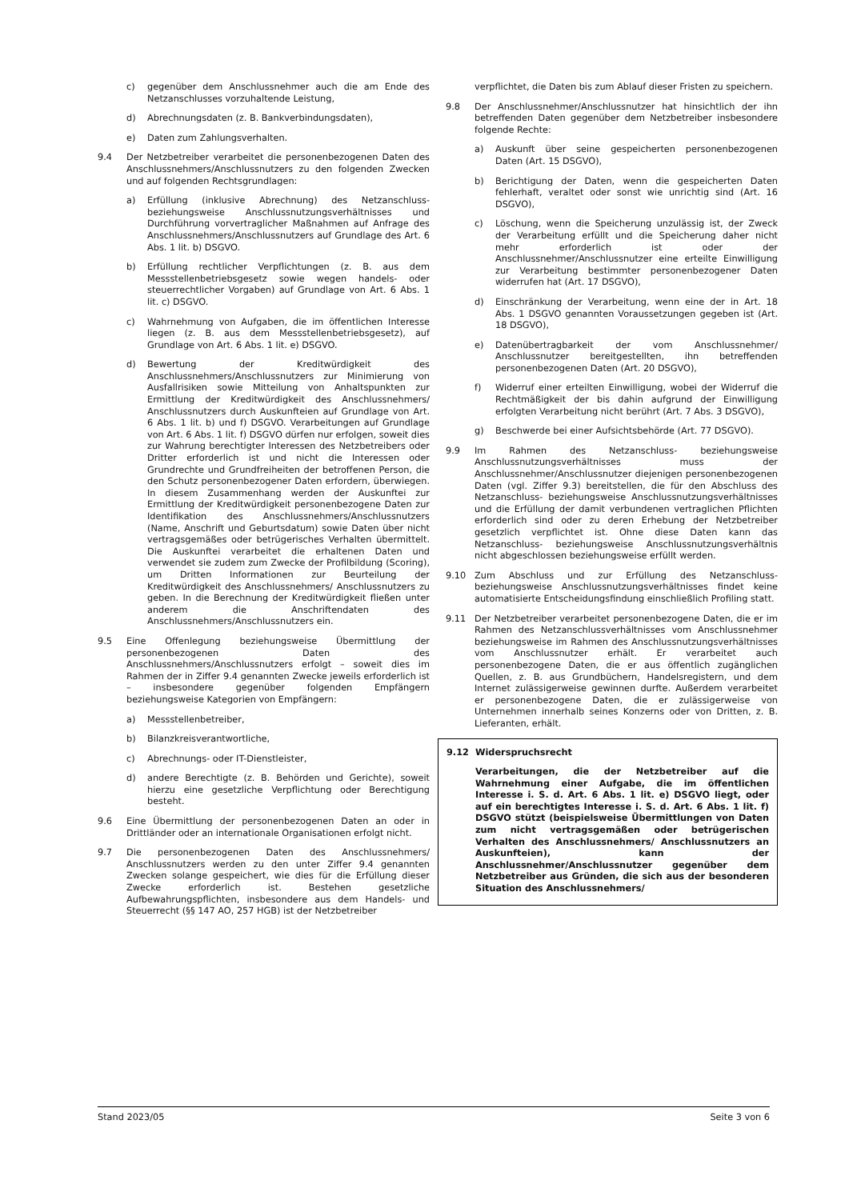c) gegenüber dem Anschlussnehmer auch die am Ende des Netzanschlusses vorzuhaltende Leistung,
d) Abrechnungsdaten (z. B. Bankverbindungsdaten),
e) Daten zum Zahlungsverhalten.
9.4 Der Netzbetreiber verarbeitet die personenbezogenen Daten des Anschlussnehmers/Anschlussnutzers zu den folgenden Zwecken und auf folgenden Rechtsgrundlagen:
a) Erfüllung (inklusive Abrechnung) des Netzanschluss- beziehungsweise Anschlussnutzungsverhältnisses und Durchführung vorvertraglicher Maßnahmen auf Anfrage des Anschlussnehmers/Anschlussnutzers auf Grundlage des Art. 6 Abs. 1 lit. b) DSGVO.
b) Erfüllung rechtlicher Verpflichtungen (z. B. aus dem Messstellenbetriebsgesetz sowie wegen handels- oder steuerrechtlicher Vorgaben) auf Grundlage von Art. 6 Abs. 1 lit. c) DSGVO.
c) Wahrnehmung von Aufgaben, die im öffentlichen Interesse liegen (z. B. aus dem Messstellenbetriebsgesetz), auf Grundlage von Art. 6 Abs. 1 lit. e) DSGVO.
d) Bewertung der Kreditwürdigkeit des Anschlussnehmers/Anschlussnutzers zur Minimierung von Ausfallrisiken sowie Mitteilung von Anhaltspunkten zur Ermittlung der Kreditwürdigkeit des Anschlussnehmers/ Anschlussnutzers durch Auskunfteien auf Grundlage von Art. 6 Abs. 1 lit. b) und f) DSGVO. Verarbeitungen auf Grundlage von Art. 6 Abs. 1 lit. f) DSGVO dürfen nur erfolgen, soweit dies zur Wahrung berechtigter Interessen des Netzbetreibers oder Dritter erforderlich ist und nicht die Interessen oder Grundrechte und Grundfreiheiten der betroffenen Person, die den Schutz personenbezogener Daten erfordern, überwiegen. In diesem Zusammenhang werden der Auskunftei zur Ermittlung der Kreditwürdigkeit personenbezogene Daten zur Identifikation des Anschlussnehmers/Anschlussnutzers (Name, Anschrift und Geburtsdatum) sowie Daten über nicht vertragsgemäßes oder betrügerisches Verhalten übermittelt. Die Auskunftei verarbeitet die erhaltenen Daten und verwendet sie zudem zum Zwecke der Profilbildung (Scoring), um Dritten Informationen zur Beurteilung der Kreditwürdigkeit des Anschlussnehmers/ Anschlussnutzers zu geben. In die Berechnung der Kreditwürdigkeit fließen unter anderem die Anschriftendaten des Anschlussnehmers/Anschlussnutzers ein.
9.5 Eine Offenlegung beziehungsweise Übermittlung der personenbezogenen Daten des Anschlussnehmers/Anschlussnutzers erfolgt – soweit dies im Rahmen der in Ziffer 9.4 genannten Zwecke jeweils erforderlich ist – insbesondere gegenüber folgenden Empfängern beziehungsweise Kategorien von Empfängern:
a) Messstellenbetreiber,
b) Bilanzkreisverantwortliche,
c) Abrechnungs- oder IT-Dienstleister,
d) andere Berechtigte (z. B. Behörden und Gerichte), soweit hierzu eine gesetzliche Verpflichtung oder Berechtigung besteht.
9.6 Eine Übermittlung der personenbezogenen Daten an oder in Drittländer oder an internationale Organisationen erfolgt nicht.
9.7 Die personenbezogenen Daten des Anschlussnehmers/ Anschlussnutzers werden zu den unter Ziffer 9.4 genannten Zwecken solange gespeichert, wie dies für die Erfüllung dieser Zwecke erforderlich ist. Bestehen gesetzliche Aufbewahrungspflichten, insbesondere aus dem Handels- und Steuerrecht (§§ 147 AO, 257 HGB) ist der Netzbetreiber
verpflichtet, die Daten bis zum Ablauf dieser Fristen zu speichern.
9.8 Der Anschlussnehmer/Anschlussnutzer hat hinsichtlich der ihn betreffenden Daten gegenüber dem Netzbetreiber insbesondere folgende Rechte:
a) Auskunft über seine gespeicherten personenbezogenen Daten (Art. 15 DSGVO),
b) Berichtigung der Daten, wenn die gespeicherten Daten fehlerhaft, veraltet oder sonst wie unrichtig sind (Art. 16 DSGVO),
c) Löschung, wenn die Speicherung unzulässig ist, der Zweck der Verarbeitung erfüllt und die Speicherung daher nicht mehr erforderlich ist oder der Anschlussnehmer/Anschlussnutzer eine erteilte Einwilligung zur Verarbeitung bestimmter personenbezogener Daten widerrufen hat (Art. 17 DSGVO),
d) Einschränkung der Verarbeitung, wenn eine der in Art. 18 Abs. 1 DSGVO genannten Voraussetzungen gegeben ist (Art. 18 DSGVO),
e) Datenübertragbarkeit der vom Anschlussnehmer/ Anschlussnutzer bereitgestellten, ihn betreffenden personenbezogenen Daten (Art. 20 DSGVO),
f) Widerruf einer erteilten Einwilligung, wobei der Widerruf die Rechtmäßigkeit der bis dahin aufgrund der Einwilligung erfolgten Verarbeitung nicht berührt (Art. 7 Abs. 3 DSGVO),
g) Beschwerde bei einer Aufsichtsbehörde (Art. 77 DSGVO).
9.9 Im Rahmen des Netzanschluss- beziehungsweise Anschlussnutzungsverhältnisses muss der Anschlussnehmer/Anschlussnutzer diejenigen personenbezogenen Daten (vgl. Ziffer 9.3) bereitstellen, die für den Abschluss des Netzanschluss- beziehungsweise Anschlussnutzungsverhältnisses und die Erfüllung der damit verbundenen vertraglichen Pflichten erforderlich sind oder zu deren Erhebung der Netzbetreiber gesetzlich verpflichtet ist. Ohne diese Daten kann das Netzanschluss- beziehungsweise Anschlussnutzungsverhältnis nicht abgeschlossen beziehungsweise erfüllt werden.
9.10 Zum Abschluss und zur Erfüllung des Netzanschluss- beziehungsweise Anschlussnutzungsverhältnisses findet keine automatisierte Entscheidungsfindung einschließlich Profiling statt.
9.11 Der Netzbetreiber verarbeitet personenbezogene Daten, die er im Rahmen des Netzanschlussverhältnisses vom Anschlussnehmer beziehungsweise im Rahmen des Anschlussnutzungsverhältnisses vom Anschlussnutzer erhält. Er verarbeitet auch personenbezogene Daten, die er aus öffentlich zugänglichen Quellen, z. B. aus Grundbüchern, Handelsregistern, und dem Internet zulässigerweise gewinnen durfte. Außerdem verarbeitet er personenbezogene Daten, die er zulässigerweise von Unternehmen innerhalb seines Konzerns oder von Dritten, z. B. Lieferanten, erhält.
9.12 Widerspruchsrecht
Verarbeitungen, die der Netzbetreiber auf die Wahrnehmung einer Aufgabe, die im öffentlichen Interesse i. S. d. Art. 6 Abs. 1 lit. e) DSGVO liegt, oder auf ein berechtigtes Interesse i. S. d. Art. 6 Abs. 1 lit. f) DSGVO stützt (beispielsweise Übermittlungen von Daten zum nicht vertragsgemäßen oder betrügerischen Verhalten des Anschlussnehmers/ Anschlussnutzers an Auskunfteien), kann der Anschlussnehmer/Anschlussnutzer gegenüber dem Netzbetreiber aus Gründen, die sich aus der besonderen Situation des Anschlussnehmers/
Stand 2023/05 Seite 3 von 6